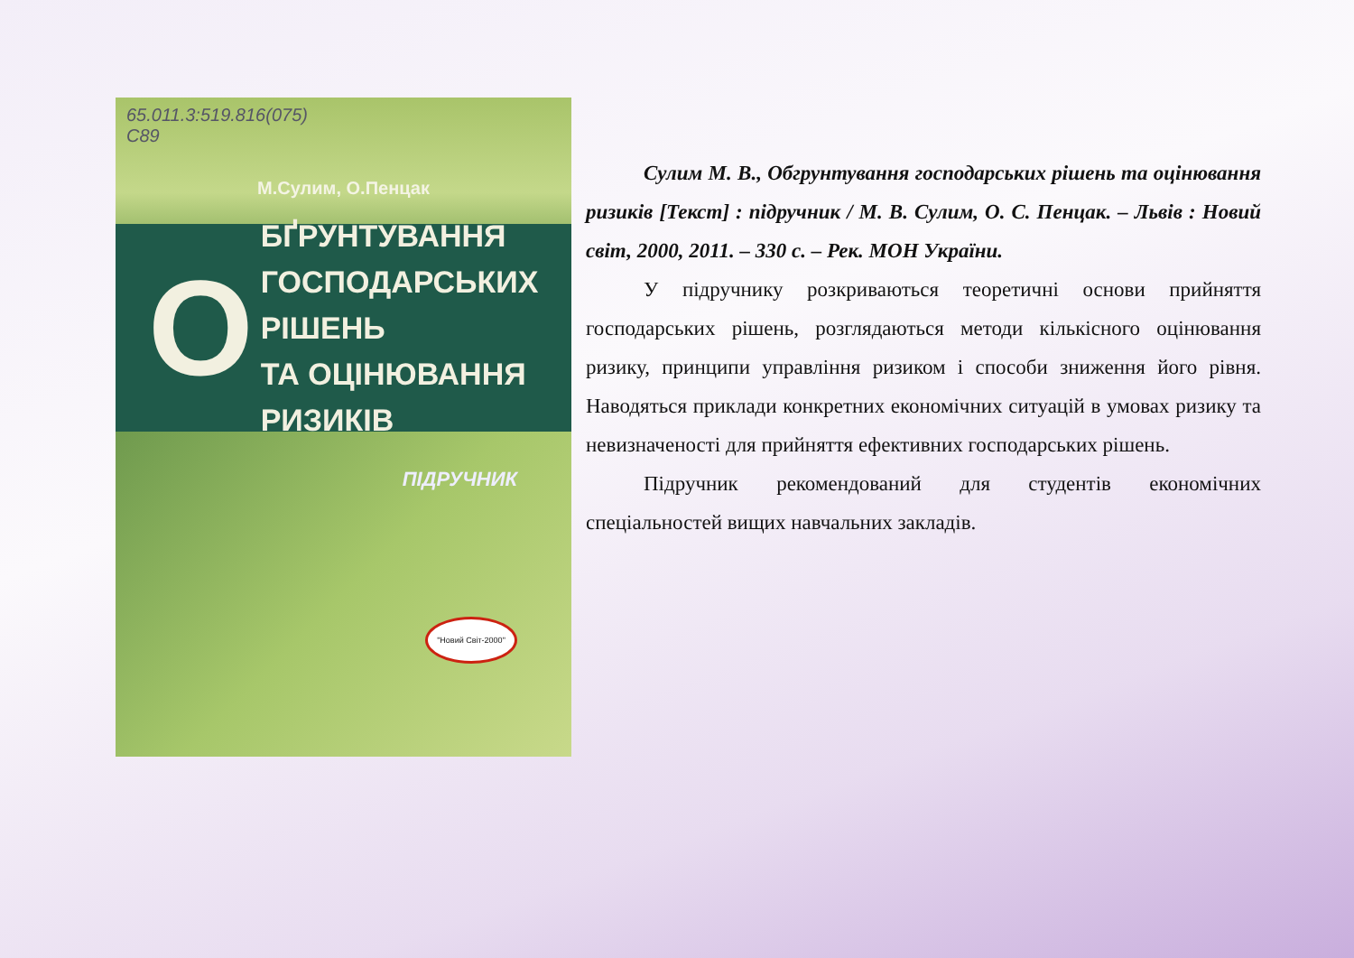65.011.3:519.816(075)
С89
М.Сулим, О.Пенцак
О
БҐРУНТУВАННЯ
ГОСПОДАРСЬКИХ РІШЕНЬ
ТА ОЦІНЮВАННЯ РИЗИКІВ
ПІДРУЧНИК
"Новий Світ-2000"
Сулим М. В., Обгрунтування господарських рішень та оцінювання ризиків [Текст] : підручник / М. В. Сулим, О. С. Пенцак. – Львів : Новий світ, 2000, 2011. – 330 с. – Рек. МОН України.
У підручнику розкриваються теоретичні основи прийняття господарських рішень, розглядаються методи кількісного оцінювання ризику, принципи управління ризиком і способи зниження його рівня. Наводяться приклади конкретних економічних ситуацій в умовах ризику та невизначеності для прийняття ефективних господарських рішень.
Підручник рекомендований для студентів економічних спеціальностей вищих навчальних закладів.